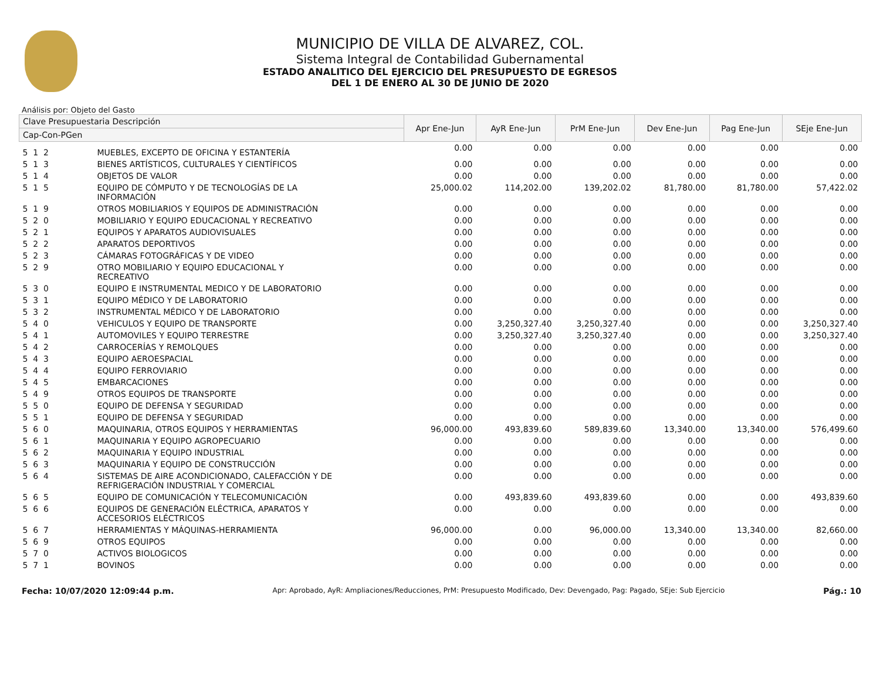MUNICIPIO DE VILLA DE ALVAREZ, COL.
Sistema Integral de Contabilidad Gubernamental
ESTADO ANALITICO DEL EJERCICIO DEL PRESUPUESTO DE EGRESOS
DEL 1 DE ENERO AL 30 DE JUNIO DE 2020
Análisis por: Objeto del Gasto
| Clave Presupuestaria Descripción | | Apr Ene-Jun | AyR Ene-Jun | PrM Ene-Jun | Dev Ene-Jun | Pag Ene-Jun | SEje Ene-Jun |
| --- | --- | --- | --- | --- | --- | --- | --- |
| Cap-Con-PGen | | | | | | | |
| 5 1 2 | MUEBLES, EXCEPTO DE OFICINA Y ESTANTERÍA | 0.00 | 0.00 | 0.00 | 0.00 | 0.00 | 0.00 |
| 5 1 3 | BIENES ARTÍSTICOS, CULTURALES Y CIENTÍFICOS | 0.00 | 0.00 | 0.00 | 0.00 | 0.00 | 0.00 |
| 5 1 4 | OBJETOS DE VALOR | 0.00 | 0.00 | 0.00 | 0.00 | 0.00 | 0.00 |
| 5 1 5 | EQUIPO DE CÓMPUTO Y DE TECNOLOGÍAS DE LA INFORMACIÓN | 25,000.02 | 114,202.00 | 139,202.02 | 81,780.00 | 81,780.00 | 57,422.02 |
| 5 1 9 | OTROS MOBILIARIOS Y EQUIPOS DE ADMINISTRACIÓN | 0.00 | 0.00 | 0.00 | 0.00 | 0.00 | 0.00 |
| 5 2 0 | MOBILIARIO Y EQUIPO EDUCACIONAL Y RECREATIVO | 0.00 | 0.00 | 0.00 | 0.00 | 0.00 | 0.00 |
| 5 2 1 | EQUIPOS Y APARATOS AUDIOVISUALES | 0.00 | 0.00 | 0.00 | 0.00 | 0.00 | 0.00 |
| 5 2 2 | APARATOS DEPORTIVOS | 0.00 | 0.00 | 0.00 | 0.00 | 0.00 | 0.00 |
| 5 2 3 | CÁMARAS FOTOGRÁFICAS Y DE VIDEO | 0.00 | 0.00 | 0.00 | 0.00 | 0.00 | 0.00 |
| 5 2 9 | OTRO MOBILIARIO Y EQUIPO EDUCACIONAL Y RECREATIVO | 0.00 | 0.00 | 0.00 | 0.00 | 0.00 | 0.00 |
| 5 3 0 | EQUIPO E INSTRUMENTAL MEDICO Y DE LABORATORIO | 0.00 | 0.00 | 0.00 | 0.00 | 0.00 | 0.00 |
| 5 3 1 | EQUIPO MÉDICO Y DE LABORATORIO | 0.00 | 0.00 | 0.00 | 0.00 | 0.00 | 0.00 |
| 5 3 2 | INSTRUMENTAL MÉDICO Y DE LABORATORIO | 0.00 | 0.00 | 0.00 | 0.00 | 0.00 | 0.00 |
| 5 4 0 | VEHICULOS Y EQUIPO DE TRANSPORTE | 0.00 | 3,250,327.40 | 3,250,327.40 | 0.00 | 0.00 | 3,250,327.40 |
| 5 4 1 | AUTOMOVILES Y EQUIPO TERRESTRE | 0.00 | 3,250,327.40 | 3,250,327.40 | 0.00 | 0.00 | 3,250,327.40 |
| 5 4 2 | CARROCERÍAS Y REMOLQUES | 0.00 | 0.00 | 0.00 | 0.00 | 0.00 | 0.00 |
| 5 4 3 | EQUIPO AEROESPACIAL | 0.00 | 0.00 | 0.00 | 0.00 | 0.00 | 0.00 |
| 5 4 4 | EQUIPO FERROVIARIO | 0.00 | 0.00 | 0.00 | 0.00 | 0.00 | 0.00 |
| 5 4 5 | EMBARCACIONES | 0.00 | 0.00 | 0.00 | 0.00 | 0.00 | 0.00 |
| 5 4 9 | OTROS EQUIPOS DE TRANSPORTE | 0.00 | 0.00 | 0.00 | 0.00 | 0.00 | 0.00 |
| 5 5 0 | EQUIPO DE DEFENSA Y SEGURIDAD | 0.00 | 0.00 | 0.00 | 0.00 | 0.00 | 0.00 |
| 5 5 1 | EQUIPO DE DEFENSA Y SEGURIDAD | 0.00 | 0.00 | 0.00 | 0.00 | 0.00 | 0.00 |
| 5 6 0 | MAQUINARIA, OTROS EQUIPOS Y HERRAMIENTAS | 96,000.00 | 493,839.60 | 589,839.60 | 13,340.00 | 13,340.00 | 576,499.60 |
| 5 6 1 | MAQUINARIA Y EQUIPO AGROPECUARIO | 0.00 | 0.00 | 0.00 | 0.00 | 0.00 | 0.00 |
| 5 6 2 | MAQUINARIA Y EQUIPO INDUSTRIAL | 0.00 | 0.00 | 0.00 | 0.00 | 0.00 | 0.00 |
| 5 6 3 | MAQUINARIA Y EQUIPO DE CONSTRUCCIÓN | 0.00 | 0.00 | 0.00 | 0.00 | 0.00 | 0.00 |
| 5 6 4 | SISTEMAS DE AIRE ACONDICIONADO, CALEFACCIÓN Y DE REFRIGERACIÓN INDUSTRIAL Y COMERCIAL | 0.00 | 0.00 | 0.00 | 0.00 | 0.00 | 0.00 |
| 5 6 5 | EQUIPO DE COMUNICACIÓN Y TELECOMUNICACIÓN | 0.00 | 493,839.60 | 493,839.60 | 0.00 | 0.00 | 493,839.60 |
| 5 6 6 | EQUIPOS DE GENERACIÓN ELÉCTRICA, APARATOS Y ACCESORIOS ELÉCTRICOS | 0.00 | 0.00 | 0.00 | 0.00 | 0.00 | 0.00 |
| 5 6 7 | HERRAMIENTAS Y MÁQUINAS-HERRAMIENTA | 96,000.00 | 0.00 | 96,000.00 | 13,340.00 | 13,340.00 | 82,660.00 |
| 5 6 9 | OTROS EQUIPOS | 0.00 | 0.00 | 0.00 | 0.00 | 0.00 | 0.00 |
| 5 7 0 | ACTIVOS BIOLOGICOS | 0.00 | 0.00 | 0.00 | 0.00 | 0.00 | 0.00 |
| 5 7 1 | BOVINOS | 0.00 | 0.00 | 0.00 | 0.00 | 0.00 | 0.00 |
Fecha: 10/07/2020 12:09:44 p.m. Apr: Aprobado, AyR: Ampliaciones/Reducciones, PrM: Presupuesto Modificado, Dev: Devengado, Pag: Pagado, SEje: Sub Ejercicio Pág.: 10